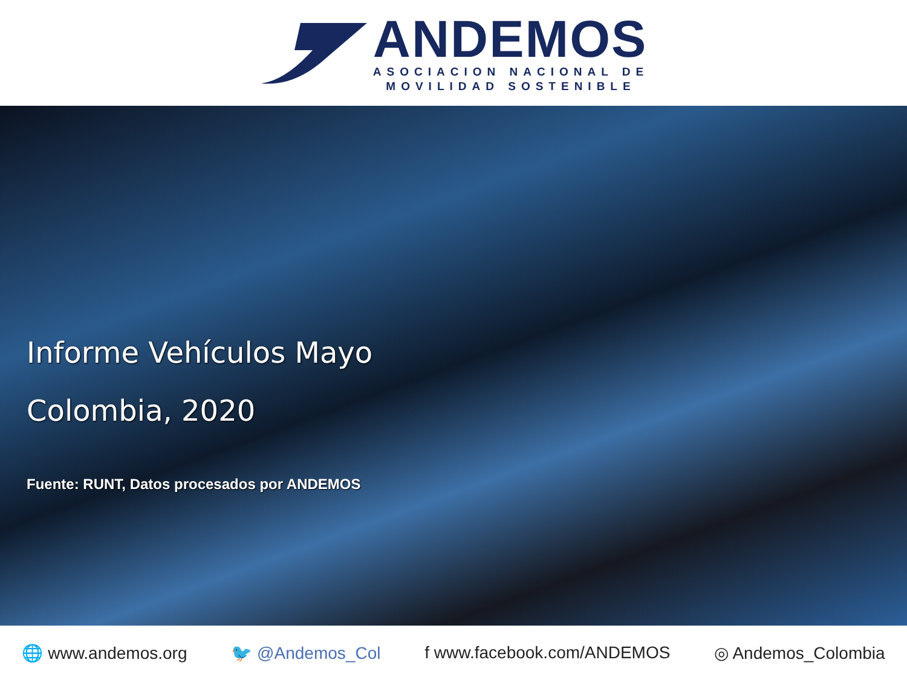ANDEMOS
ASOCIACION NACIONAL DE
MOVILIDAD SOSTENIBLE
Informe Vehículos Mayo
Colombia, 2020
Fuente: RUNT, Datos procesados por ANDEMOS
🌐 www.andemos.org 🐦 @Andemos_Col f www.facebook.com/ANDEMOS ◎ Andemos_Colombia